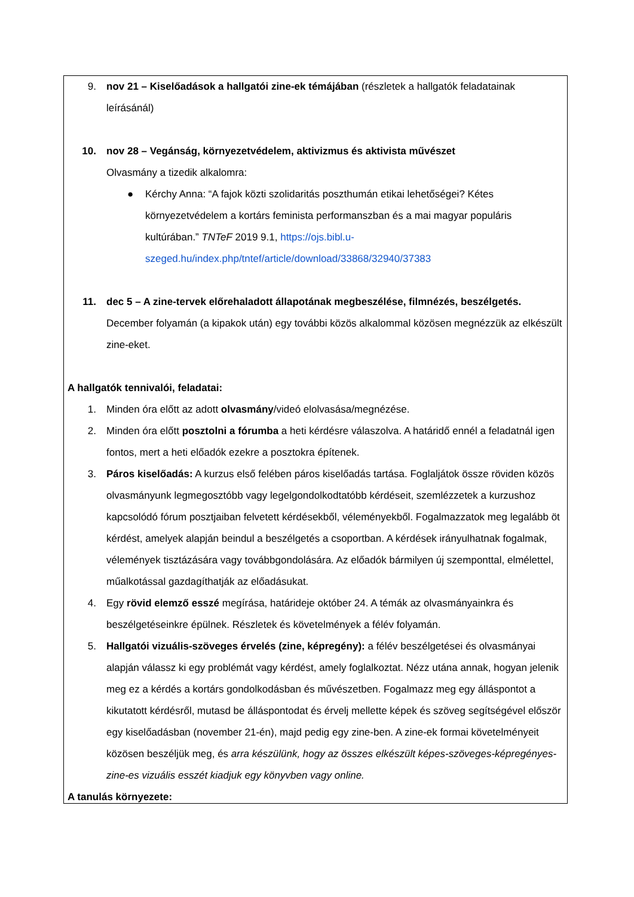9. nov 21 – Kiselőadások a hallgatói zine-ek témájában (részletek a hallgatók feladatainak leírásánál)
10. nov 28 – Vegánság, környezetvédelem, aktivizmus és aktivista művészet
Olvasmány a tizedik alkalomra:
● Kérchy Anna: “A fajok közti szolidaritás poszthumán etikai lehetőségei? Kétes környezetvédelem a kortárs feminista performanszban és a mai magyar populáris kultúrában.” TNTeF 2019 9.1, https://ojs.bibl.u-szeged.hu/index.php/tntef/article/download/33868/32940/37383
11. dec 5 – A zine-tervek előrehaladott állapotának megbeszélése, filmnézés, beszélgetés.
December folyamán (a kipakok után) egy további közös alkalommal közösen megnézzük az elkészült zine-eket.
A hallgatók tennivalói, feladatai:
1. Minden óra előtt az adott olvasmány/videó elolvasása/megnézése.
2. Minden óra előtt posztolni a fórumba a heti kérdésre válaszolva. A határidő ennél a feladatnál igen fontos, mert a heti előadók ezekre a posztokra építenek.
3. Páros kiselőadás: A kurzus első felében páros kiselőadás tartása. Foglaljátok össze röviden közös olvasmányunk legmegosztóbb vagy legelgondolkodtatóbb kérdéseit, szemlézzetek a kurzushoz kapcsolódó fórum posztjaiban felvetett kérdésekből, véleményekből. Fogalmazzatok meg legalább öt kérdést, amelyek alapján beindul a beszélgetés a csoportban. A kérdések irányulhatnak fogalmak, vélemények tisztázására vagy továbbgondolására. Az előadók bármilyen új szemponttal, elmélettel, műalkotással gazdagíthatják az előadásukat.
4. Egy rövid elemző esszé megírása, határideje október 24. A témák az olvasmányainkra és beszélgetéseinkre épülnek. Részletek és követelmények a félév folyamán.
5. Hallgatói vizuális-szöveges érvelés (zine, képregény): a félév beszélgetései és olvasmányai alapján válassz ki egy problémát vagy kérdést, amely foglalkoztat. Nézz utána annak, hogyan jelenik meg ez a kérdés a kortárs gondolkodásban és művészetben. Fogalmazz meg egy álláspontot a kikutatott kérdésről, mutasd be álláspontodat és érvelj mellette képek és szöveg segítségével először egy kiselőadásban (november 21-én), majd pedig egy zine-ben. A zine-ek formai követelményeit közösen beszéljük meg, és arra készülünk, hogy az összes elkészült képes-szöveges-képregényes-zine-es vizuális esszét kiadjuk egy könyvben vagy online.
A tanulás környezete: